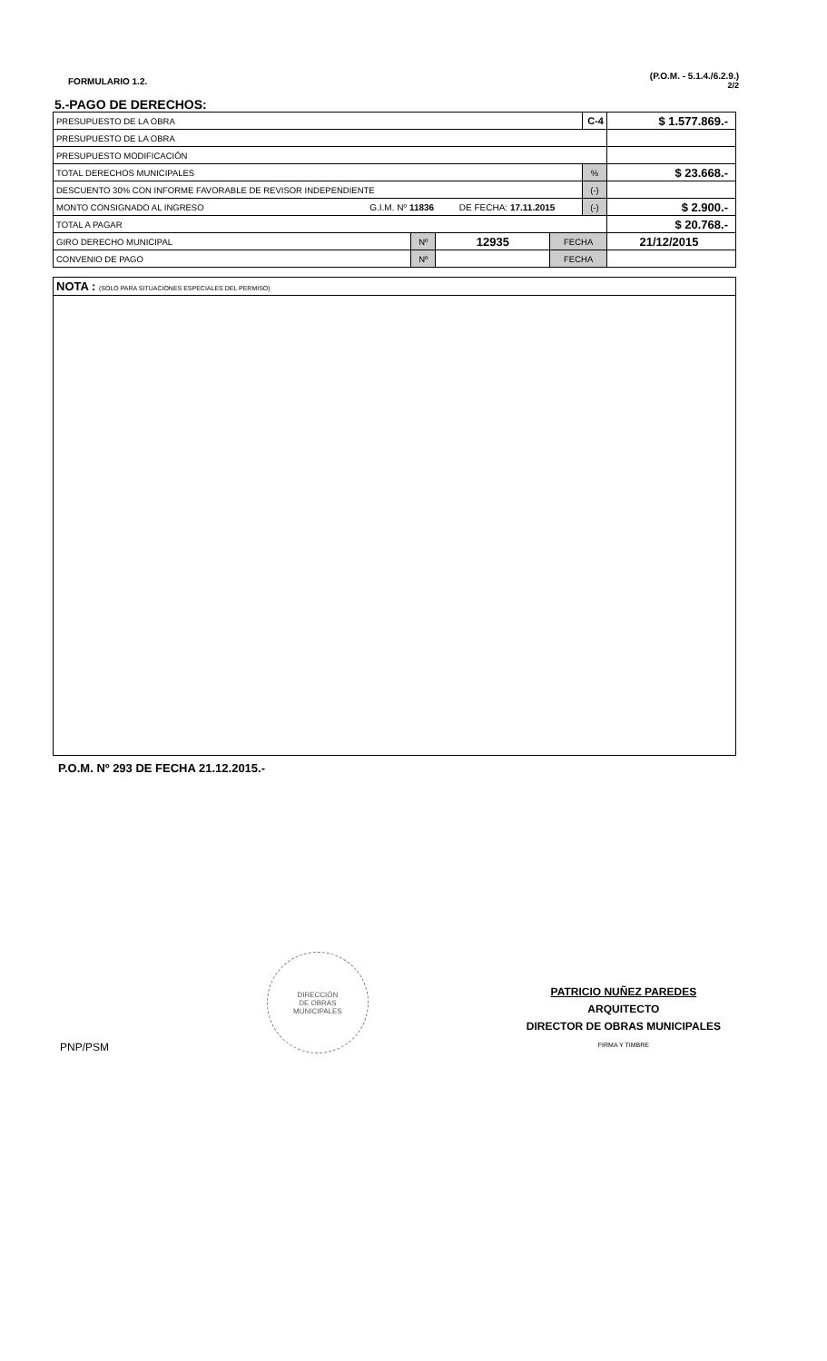FORMULARIO 1.2.
(P.O.M. - 5.1.4./6.2.9.)
2/2
5.-PAGO DE DERECHOS:
| PRESUPUESTO DE LA OBRA | | | | C-4 | $ 1.577.869.- |
| PRESUPUESTO DE LA OBRA | | | | | |
| PRESUPUESTO MODIFICACIÓN | | | | | |
| TOTAL DERECHOS MUNICIPALES | | | | % | $ 23.668.- |
| DESCUENTO 30% CON INFORME FAVORABLE DE REVISOR INDEPENDIENTE | | | | (-) | |
| MONTO CONSIGNADO AL INGRESO G.I.M. Nº 11836 DE FECHA: 17.11.2015 | | | | (-) | $ 2.900.- |
| TOTAL A PAGAR | | | | | $ 20.768.- |
| GIRO DERECHO MUNICIPAL | Nº | 12935 | FECHA | | 21/12/2015 |
| CONVENIO DE PAGO | Nº | | FECHA | | |
NOTA : (SOLO PARA SITUACIONES ESPECIALES DEL PERMISO)
P.O.M. Nº 293 DE FECHA 21.12.2015.-
PNP/PSM
DIRECCIÓN
DE OBRAS
MUNICIPALES
PATRICIO NUÑEZ PAREDES
ARQUITECTO
DIRECTOR DE OBRAS MUNICIPALES
FIRMA Y TIMBRE